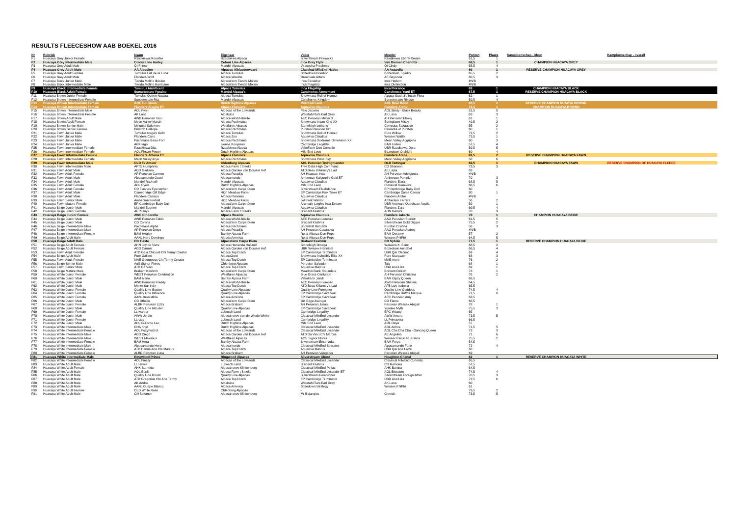RESULTS FLEECESHOW AAB BOEKEL 2016
| Nr | Rubriek | Naam | Eigenaar | Vader | Moeder | Punten | Plaats | Kampioenschap - kleur | Kampioenschap - overall |
| --- | --- | --- | --- | --- | --- | --- | --- | --- | --- |
| F1 | Huacaya Grey Junior Female | Rzadkiewa Moonfire | Rzadkiewa Alpaca | Silverstream Fireworks | Rzadkiewa Ebony Dream | 61,5 | 1 | | |
| F2 | Huacaya Grey Intermediate Male | Colour Line Harley | Colour Line Alpacas | Inca Grey Flyte | Van Diemen Charlotte | 68,5 | 1 | CHAMPION HUACAYA GREY | |
| F3 | Huacaya Grey Adult Male | OI Prince | Mandel Alpaca's | Viracocha Prophecy | OI Cindy | 58,5 | 4 | | |
| F4 | Huacaya Grey Adult Male | AA Alpacino | Alpacas Alblasserwaard | Classical MileEnd Hades | AA Acapella | 66 | 1 | RESERVE CHAMPION HUACAYA GREY | |
| F5 | Huacaya Grey Adult Female | Tumulus Luz de la Luna | Alpaca Tumulus | Bozedown Bourbon | Bozedown Tigerlily | 65,5 | 2 | | |
| F6 | Huacaya Grey Adult Male | Flanders Wolf | Alpaca Weelde | Greenvale Arturo | AE Beyonda | 60,5 | 3 | | |
| F7 | Huacaya Black Junior Male | Tienda Molino Illusion | Alpacafarm Tienda Molino | Inca Excalibur | Inca Harlem | #N/B | | | |
| F8 | Huacaya Black Intermediate Male | Tienda Molino Hurricane | Alpacafarm Tienda Molino | Inca Flagship | Inca Distinction | #N/B | | | |
| F9 | Huacaya Black Intermediate Female | Tumulus Maleficent | Alpaca Tumulus | Inca Flagship | Inca Florence | 69 | 1 | CHAMPION HUACAYA BLACK | |
| F10 | Huacaya Black Adult Female | Sunsetestate Ygraine | Mandel Alpaca's | Canchones Atonement | Canchones Yenti ET | 67,5 | 1 | RESERVE CHAMPION HUACAYA BLACK | |
| F11 | Huacaya Brown Junior Female | Tumulus Queen Nudara | Alpaca Tumulus | Snowmass Roll of Honour | Alpaca Stud I.K. Incan Flora | 62 | 1 | | |
| F12 | Huacaya Brown Intermediate Female | Sunsetestate Ritz | Mandel Alpaca's | Canchones Kingdom | Sunsetestate Risque | 59,5 | 4 | | |
| F13 | Huacaya Brown Intermediate Female | AOL Full Moon | Dutch Highline Alpacas | Mile End Leon | AOL Blue Moon | 63,5 | 2 | RESERVE CHAMPION HUACYA BROWN | |
| F14 | Huacaya Brown Intermediate Female | Flanders Alegria ET | Alpaca Flanders | Aquaviva Claudius | Flanders Arche | 71,5 | 1 | CHAMPION HUACAYA BROWN | |
| F15 | Huacaya Brown Intermediate Male | AOL Fynn | Alpacas of the Lowlands | Pejo Jacomo | AOL Bindy - Black Beauty | 51,5 | 5 | | |
| F16 | Huacaya Brown Intermediate Female | AK Luna | Alpakuba | Waratah Flats Earl Grey | AK Lana | 63 | 3 | | |
| F17 | Huacaya Brown Adult Male | AWB Peruvian Taco | Alpaca-World-Brielle | AEC Peruvian Mister X | AH Peruvian Ebony | 61 | 1 | | |
| F18 | Huacaya Brown Adult Female | Meon Valley Marah | Alpaca Pachmana | Snowmass Incan King XX | Springfarm Missy | 49,5 | 2 | | |
| F19 | Huacaya Brown Senior Male | Miriquidi Salomon | Westfalen Alpacas | Stoneleigh Lothario | Compass Salutation | 55 | 2 | | |
| F20 | Huacaya Brown Senior Female | Purston Calliope | Alpaca Pachmana | Purston Peruvian Kim | Calandra of Purston | 60 | 1 | | |
| F21 | Huacaya Fawn Junior Male | Tumulus Naga's Gold | Alpaca Tumulus | Snowmass Roll of Honour | Pure Willow | 72,5 | 2 | | |
| F22 | Huacaya Fawn Junior Male | Flanders Cairo | Alpaca Zoo | Aquaviva Claudius | Wessex Wattle | 73,5 | 1 | | |
| F23 | Huacaya Fawn Junior Male | Pachmana Beau-Fort | Alpaca Pachmana | Snowmass Xxxtreme Dimension XX | Mean Valley Aggripina | 60 | 3 | | |
| F24 | Huacaya Fawn Junior Male | APK Iago | Ivonne Kooyman | Cambridge Legallity | BAM Fallon | 57,5 | 4 | | |
| F25 | Huacaya Fawn Intermediate Female | Rzadkiewa Dita | Rzadkiewa Alpaca | VekoFarm Don Cornelio | UBR Rzadkiewa Dora | 59,5 | 5 | | |
| F26 | Huacaya Fawn Intermediate Female | AOL Flower Power | Dutch Highline Alpacas | Mile End Leon | Bozedown Orchid II | 60 | 4 | | |
| F27 | Huacaya Fawn Intermediate Female | Flanders Athena ET | Alpaca Flanders | Aquaviva Claudius | Flanders Arche | 81,5 | 2 | RESERVE CHAMPION HUACAYA FAWN | |
| F28 | Huacaya Fawn Intermediate Female | Meon Valley Arya | Alpaca Pachmana | Snowmass Puna Sky | Meon Valley Aggripina | 58 | 6 | | |
| F29 | Huacaya Fawn Intermediate Male | OLD Te Amour | Oldenburg Alpacas | AHL Peruvian TruHighlander | OLD Tattinger | 82,5 | 1 | CHAMPION HUACAYA FAWN | RESERVE CHAMPION OF HUACAYA FLEECE |
| F30 | Huacaya Fawn Intermediate Male | AFTS Humphrey | Alpaca Farm t Steeke | Tree Oaks High Command | CD Shannon | 73,5 | 3 | | |
| F31 | Huacaya Fawn Adult Male | AGD Giuliano | Alpaca Garden van Dorsser Hof | ATD Beau Killarney's Lad | AE Layla | 63 | | | |
| F32 | Huacaya Fawn Adult Female | AP Peruvian Carmen | Alpaca Paradijs | AH Huascar Inca | AH Peruvian Adelgonda | #N/B | | | |
| F33 | Huacaya Fawn Adult Male | Alpacamundo Gucci | Alpacamundo | Ambersun Kalgoorlie Gold ET | Ambersun Pumpkin | 70 | 3 | | |
| F34 | Huacaya Fawn Adult Male | Mandel Raphaël | Mandel Alpaca's | Aquaviva Claudius | Flanders Elara | 68,5 | 5 | | |
| F35 | Huacaya Fawn Adult Female | AOL Eyela | Dutch Highline Alpacas | Mile End Leon | Classical Genevive | 66,5 | 6 | | |
| F36 | Huacaya Fawn Adult Female | CD Flashes Eyecatcher | Alpacafarm Carpe Diem | Silverstream Flashdance | EP Cambridge Baby Doll | 60 | | | |
| F37 | Huacaya Fawn Adult Male | Camebridge Gilt Edge | High Meadow Farm | EP Cambridge Risk Taker ET | Cambridge Dame Caesar | 80 | 1 | | |
| F38 | Huacaya Fawn Adult Male | Flanders Cassius | Alpaca Flanders | Aquaviva Claudius | Flanders Arche | #N/B | | | |
| F39 | Huacaya Fawn Senior Male | Ambersun Fireball | High Meadow Farm | Jolimont Warrior | Ambersun Ferrera | 56 | 2 | | |
| F40 | Huacaya Fawn Mature Female | EP Cambridge Baby Doll | Alpacafarm Carpe Diem | Arunvale Leigh's Inca Dream | UBR Arunvale Quechuan Aquila | 59 | 1 | | |
| F41 | Huacaya Beige Junior Male | Mandel Eugene | Mandel Alpaca's | Aquaviva Claudius | Flanders Zara | 69,5 | 4 | | |
| F42 | Huacaya Beige Junior Female | AFTS Inyx | Alpaca Farm t Steeke | Brabant Kashmir | AHN Gemini | 70 | 3 | | |
| F43 | Huacaya Beige Junior Female | AWE Cinderella | Alpaca Weelde | Aquaviva Claudius | Flanders Jakarta | 78 | 1 | CHAMPION HUACAYA BEIGE | |
| F44 | Huacaya Beige Junior Male | AWB Peruvian Fabio | Alpaca-World-Brielle | AEC Peruvian Lorenzo | AAG Peruvian Starlett | 61,5 | 5 | | |
| F45 | Huacaya Beige Junior Male | CD Corona | Alpacafarm Carpe Diem | Brabant Kashmir | Silverstream Gold Digger | 75,5 | 2 | | |
| F46 | Huacaya Beige Intermediate Male | Pachmana Alpha | Alpaca Pachmana | Snowshill Barnaby | Purston Cristina | 56 | 3 | | |
| F47 | Huacaya Beige Intermediate Male | AP Peruvian Diego | Alpaca Paradijs | AH Peruvian Casanova | AAG Peruvian Audrey | #N/B | | | |
| F48 | Huacaya Beige Intermediate Female | BAM Healey | Bamby Alpaca Farm | Rural Alianza Don Pepe | BAM Desteny | 57 | 2 | | |
| F49 | Huacaya Beige Adult Male | AANL Hero Domingo | Alpaca America | Rural Alianza Don Pepe | Wessex PhiPhi | 64,5 | 5 | | |
| F50 | Huacaya Beige Adult Male | CD Tiësto | Alpacafarm Carpe Diem | Brabant Kashmir | CD Sybille | 77,5 | 1 | RESERVE CHAMPION HUACAYA BEIGE | |
| F51 | Huacaya Beige Adult Female | AHN Joy de Vivre | Alpaca Hacienda Holland | Stoneleigh Omega | Waiwera K. Saint | 68,5 | 2 | | |
| F52 | Huacaya Beige Adult Female | AGD Carmel | Alpaca Garden van Dorsser Hof | UBR Wessex Hannibal | Bozedown Annabell | 66,5 | 4 | | |
| F53 | Huacaya Fawn Adult Female | ATD Gaia Chicuati Chi Termy Creator | Alpaca Top Dutch | EP Cambridge Terminator | UBR Qai Chicuati | 69 | 4 | | |
| F54 | Huacaya Beige Adult Male | Pure Galileo | AlpacaOord | Snowmass Invincibly Elite XX | Pure Stargazer | 68 | 3 | | |
| F55 | Huacaya Fawn Adult Female | MAE Georgeous Chi Termy Creator | Alpaca Top Dutch | EP Cambridge Terminator | MAE Anne | 76 | 2 | | |
| F56 | Huacaya Beige Senior Male | AoS Signor Flores | Oldenburg Alpacas | Peruvian Salvador | Tala | 68 | 1 | | |
| F57 | Huacaya Fawn Senior Male | ATD Da Vinci | Alpaca Top Dutch | Aquaviva Marcus | UBR Ana Liza | 69 | 1 | | |
| F58 | Huacaya Beige Mature Male | Brabant Kashmir | Alpacafarm Carpe Diem | Meadow Bank Columbus | Brabant Delilah | 73 | 1 | | |
| F59 | Huacaya White Junior Female | WEST Peruvian Celebration | Westfalen Alpacas | Blue Grass Centurion | AH Peruvian Christina | 76 | 2 | | |
| F60 | Huacaya White Junior Male | BAM Ivano | Bamby Alpaca Farm | VekoFarm Jandi | BAM Gipsy Queen | 66,5 | | | |
| F61 | Huacaya White Junior Male | AWB Peruvian Freddy | Alpaca-World-Brielle | AEC Peruvian Lorenzo | AWB Peruvian Shalina | 64,5 | | | |
| F62 | Huacaya White Junior Male | Monte Sur Indy | Alpaca Top Dutch | ATD Beau Killarney's Lad | AFB Izzy Isabella | 65,5 | | | |
| F63 | Huacaya White Junior Female | Quality Line Illusion | Quality Line Alpacas | Quality Line Foreigner | Quality Line Goddess | 74,5 | 4 | | |
| F64 | Huacaya White Junior Female | Quality Line Influence | Quality Line Alpacas | EP Cambridge Savabeal | Cambridge Ruffos Marque | 71,5 | 6 | | |
| F65 | Huacaya White Junior Female | AANL Irresistible | Alpaca America | EP Cambridge Savabeal | AEC Peruvian Amy | 63,5 | | | |
| F66 | Huacaya White Junior Male | CD Othello | Alpacafarm Carpe Diem | Gilt Edge Avenger | CD Flame | 68,5 | | | |
| F67 | Huacaya White Junior Female | ALBR Peruvian Lizzy | Alpaca Brabant | AH Peruvian Julian | Peruvian Wessex Abigail | 78 | 1 | | |
| F68 | Huacaya White Junior Male | Quality Line Intruder | Quality Line Alpacas | EP Cambridge Savabeal | Yuralee Myth | 75,5 | 3 | | |
| F69 | Huacaya White Junior Female | LL Ivanna | Lubosch Land | Cambridge Legallity | EPC Weany | 65 | | | |
| F70 | Huacaya White Junior Male | AWW Jordin | Alpacahoeve van de Wiede Wieke | Classical MileEnd Lysander | AWW Amara | 73,5 | 5 | | |
| F71 | Huacaya White Junior Female | LL Izzy | Lubosch Land | Cambridge Legallity | LL Primavera | 66,5 | | | |
| F72 | Huacaya White Junior Male | AOL G-Force Leo | Dutch Highline Alpacas | Mile End Leon | AOL Daya | 57 | | | |
| F73 | Huacaya White Intermediate Male | DHA Krijn | Dutch Highline Alpacas | Classical MileEnd Lysander | AOL Amme | 71,5 | 5 | | |
| F74 | Huacaya White Intermediate Female | AOL FoxyFoxtrot | Alpacas of the Lowlands | Classical MileEnd Lysander | AOL Cha Cha Cha - Dancing Queen | 73 | 3 | | |
| F75 | Huacaya White Intermediate Male | AGD Diego | Alpaca Garden van Dorsser Hof | ATD Da Vinci Chi Marcus | AE Angelina | 71 | 6 | | |
| F76 | Huacaya White Intermediate Male | WEST Maximus | Westfalen Alpacas | AOS Signor Flores | Wessex Peruvian Juliana | 75,5 | 2 | | |
| F77 | Huacaya White Intermediate Female | BAM Hera | Bamby Alpaca Farm | Silverstream Ensenada | BAM Freya | 54,5 | | | |
| F78 | Huacaya White Intermediate Male | Alpacamundo Hero | Alpacamundo | Classical MileEnd Socrates | Alpacamundo Fann | 72 | 4 | | |
| F79 | Huacaya White Intermediate Female | ATD Hanna Ana Chi Marcus | Alpaca Top Dutch | Aquaviva Marcus | UBR Qai Ana Lixza | 68 | | | |
| F80 | Huacaya White Intermediate Female | ALBR Peruvian Luna | Alpaca Brabant | AH Peruvian Vengador | Peruvian Wessex Abigail | 69 | | | |
| F81 | Huacaya White Intermediate Male | Ringwood Prince | Ringwood Alpacas | Silverstream Ghost | Houghton Chanel | 82 | 1 | RESERVE CHAMPION HUACAYA WHITE | |
| F82 | Huacaya White Intermediate Female | AOL Finally | Alpacas of the Lowlands | Classical MileEnd Lysander | Classical MileEnd Curiosity | 65,5 | | | |
| F83 | Huacaya White Adult Male | LL Hewie | Lubosch Land | Brabant Kashmir | CD Ramona | 57,5 | | | |
| F84 | Huacaya White Adult Female | AHK Barnetta | Alpacahoeve Klinkenberg | Classical MileEnd Pelias | AHK Bartina | 64,5 | | | |
| F85 | Huacaya White Adult Male | AOL Epple | Alpaca Farm t Steeke | Classical MileEnd Lysander ET | AOL Blossom | 74,5 | 4 | | |
| F86 | Huacaya White Adult Male | Quality Line Ghost | Quality Line Alpacas | Silverstream Forerunner | Silverstream Foreign Affair | 78,5 | 3 | | |
| F87 | Huacaya White Adult Male | ATD Gregorius Chi Ana Termy | Alpaca Top Dutch | EP Cambridge Terminator | UBR Ana Liza | 72,5 | 6 | | |
| F88 | Huacaya White Adult Male | AK Andos | Alpakuba | Waratah Flats Earl Grey | AK Lana | 60 | | | |
| F89 | Huacaya White Adult Male | AANL Guapo Blanco | Alpaca America | Bozedown Strategy | Wessex PhiPhi | 61 | | | |
| F90 | Huacaya White Adult Female | OLD White Rose | Oldenburg Alpacas | - | - | 79,5 | 2 | | |
| F91 | Huacaya White Adult Male | CH Solomon | Alpacahoeve Klinkenberg | Mr Bojangles | Cherish | 73,5 | 5 | | |